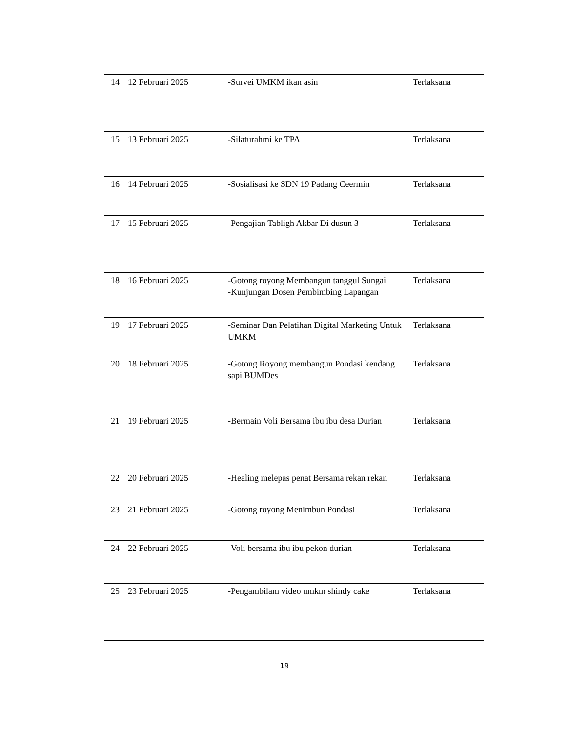| 14 | 12 Februari 2025 | -Survei UMKM ikan asin | Terlaksana |
| 15 | 13 Februari 2025 | -Silaturahmi ke TPA | Terlaksana |
| 16 | 14 Februari 2025 | -Sosialisasi ke SDN 19 Padang Ceermin | Terlaksana |
| 17 | 15 Februari 2025 | -Pengajian Tabligh Akbar Di dusun 3 | Terlaksana |
| 18 | 16 Februari 2025 | -Gotong royong Membangun tanggul Sungai -Kunjungan Dosen Pembimbing Lapangan | Terlaksana |
| 19 | 17 Februari 2025 | -Seminar Dan Pelatihan Digital Marketing Untuk UMKM | Terlaksana |
| 20 | 18 Februari 2025 | -Gotong Royong membangun Pondasi kendang sapi BUMDes | Terlaksana |
| 21 | 19 Februari 2025 | -Bermain Voli Bersama ibu ibu desa Durian | Terlaksana |
| 22 | 20 Februari 2025 | -Healing melepas penat Bersama rekan rekan | Terlaksana |
| 23 | 21 Februari 2025 | -Gotong royong Menimbun Pondasi | Terlaksana |
| 24 | 22 Februari 2025 | -Voli bersama ibu ibu pekon durian | Terlaksana |
| 25 | 23 Februari 2025 | -Pengambilam video umkm shindy cake | Terlaksana |
19